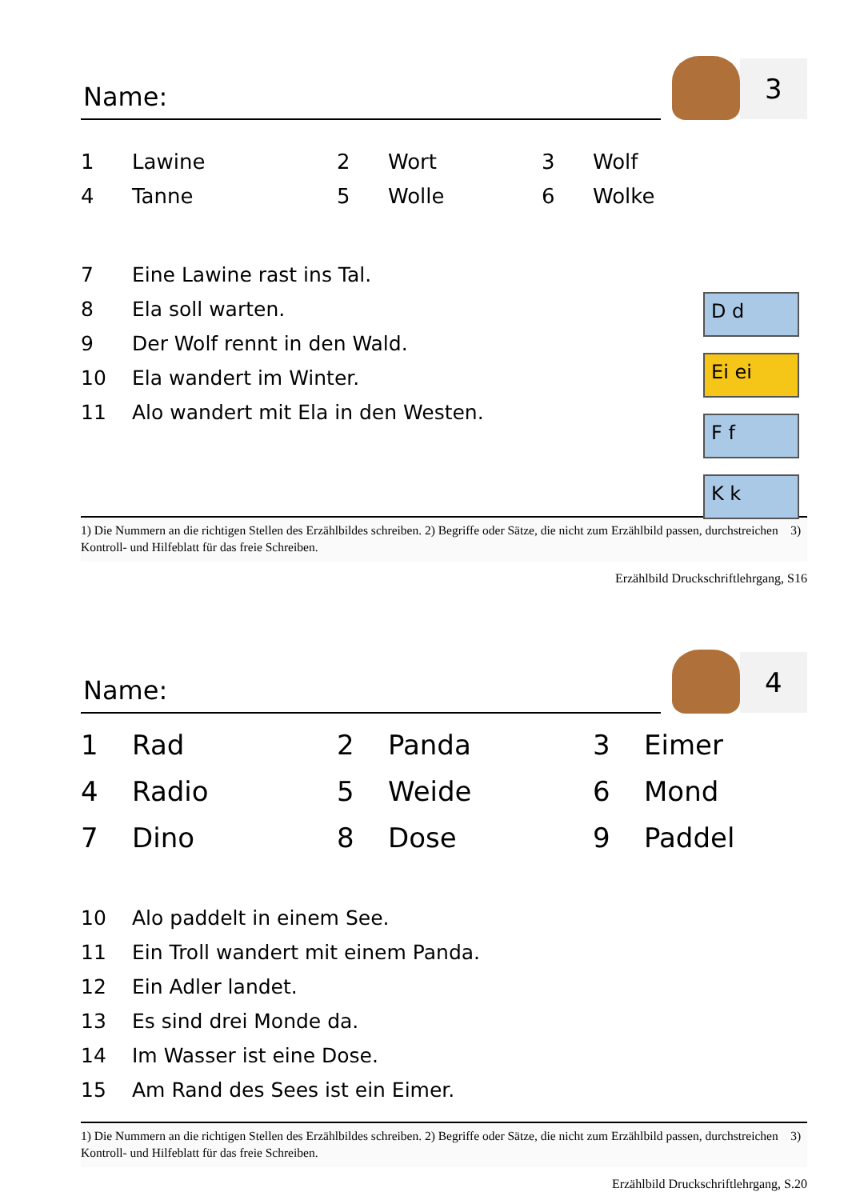Name:
3
1 Lawine 2 Wort 3 Wolf
4 Tanne 5 Wolle 6 Wolke
7 Eine Lawine rast ins Tal.
8 Ela soll warten.
9 Der Wolf rennt in den Wald.
10 Ela wandert im Winter.
11 Alo wandert mit Ela in den Westen.
D d
Ei ei
F f
K k
1) Die Nummern an die richtigen Stellen des Erzählbildes schreiben. 2) Begriffe oder Sätze, die nicht zum Erzählbild passen, durchstreichen 3) Kontroll- und Hilfeblatt für das freie Schreiben.
Erzählbild Druckschriftlehrgang, S16
Name:
4
1 Rad 2 Panda 3 Eimer
4 Radio 5 Weide 6 Mond
7 Dino 8 Dose 9 Paddel
10 Alo paddelt in einem See.
11 Ein Troll wandert mit einem Panda.
12 Ein Adler landet.
13 Es sind drei Monde da.
14 Im Wasser ist eine Dose.
15 Am Rand des Sees ist ein Eimer.
1) Die Nummern an die richtigen Stellen des Erzählbildes schreiben. 2) Begriffe oder Sätze, die nicht zum Erzählbild passen, durchstreichen 3) Kontroll- und Hilfeblatt für das freie Schreiben.
Erzählbild Druckschriftlehrgang, S.20